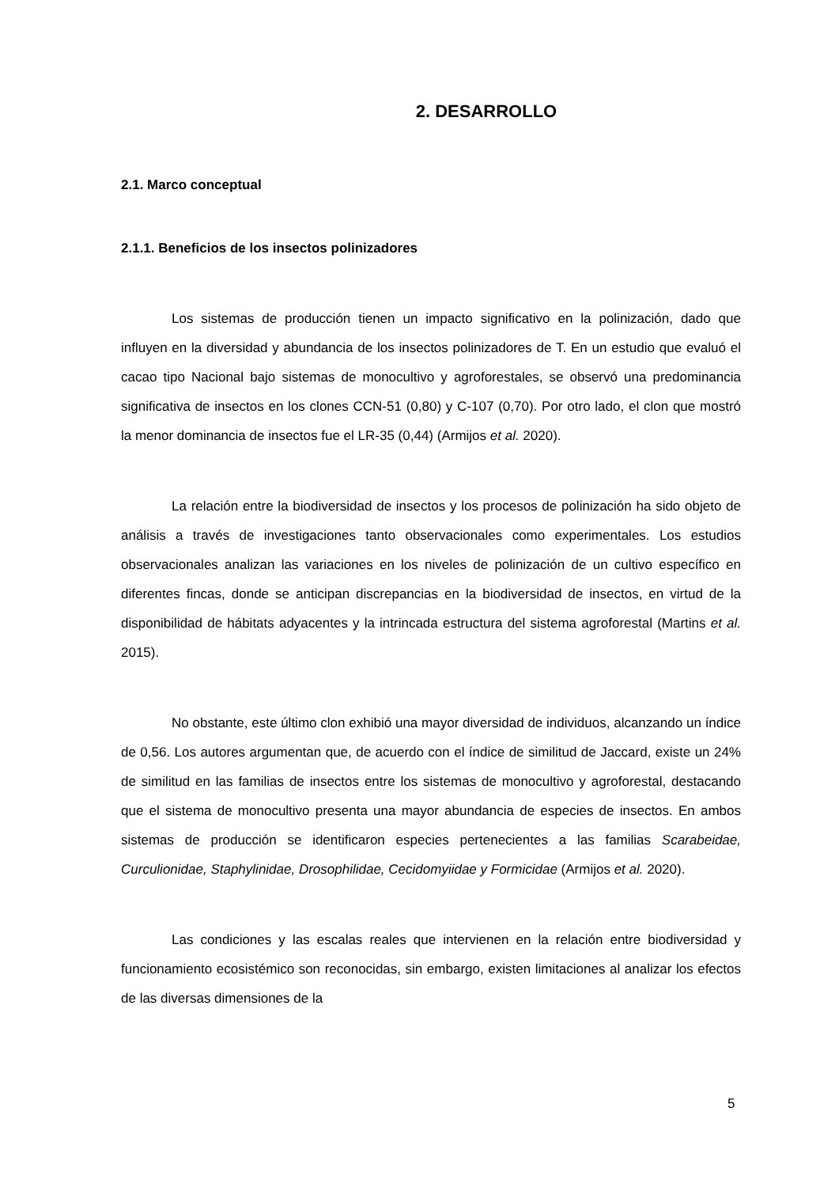2. DESARROLLO
2.1. Marco conceptual
2.1.1. Beneficios de los insectos polinizadores
Los sistemas de producción tienen un impacto significativo en la polinización, dado que influyen en la diversidad y abundancia de los insectos polinizadores de T. En un estudio que evaluó el cacao tipo Nacional bajo sistemas de monocultivo y agroforestales, se observó una predominancia significativa de insectos en los clones CCN-51 (0,80) y C-107 (0,70). Por otro lado, el clon que mostró la menor dominancia de insectos fue el LR-35 (0,44) (Armijos et al. 2020).
La relación entre la biodiversidad de insectos y los procesos de polinización ha sido objeto de análisis a través de investigaciones tanto observacionales como experimentales. Los estudios observacionales analizan las variaciones en los niveles de polinización de un cultivo específico en diferentes fincas, donde se anticipan discrepancias en la biodiversidad de insectos, en virtud de la disponibilidad de hábitats adyacentes y la intrincada estructura del sistema agroforestal (Martins et al. 2015).
No obstante, este último clon exhibió una mayor diversidad de individuos, alcanzando un índice de 0,56. Los autores argumentan que, de acuerdo con el índice de similitud de Jaccard, existe un 24% de similitud en las familias de insectos entre los sistemas de monocultivo y agroforestal, destacando que el sistema de monocultivo presenta una mayor abundancia de especies de insectos. En ambos sistemas de producción se identificaron especies pertenecientes a las familias Scarabeidae, Curculionidae, Staphylinidae, Drosophilidae, Cecidomyiidae y Formicidae (Armijos et al. 2020).
Las condiciones y las escalas reales que intervienen en la relación entre biodiversidad y funcionamiento ecosistémico son reconocidas, sin embargo, existen limitaciones al analizar los efectos de las diversas dimensiones de la
5